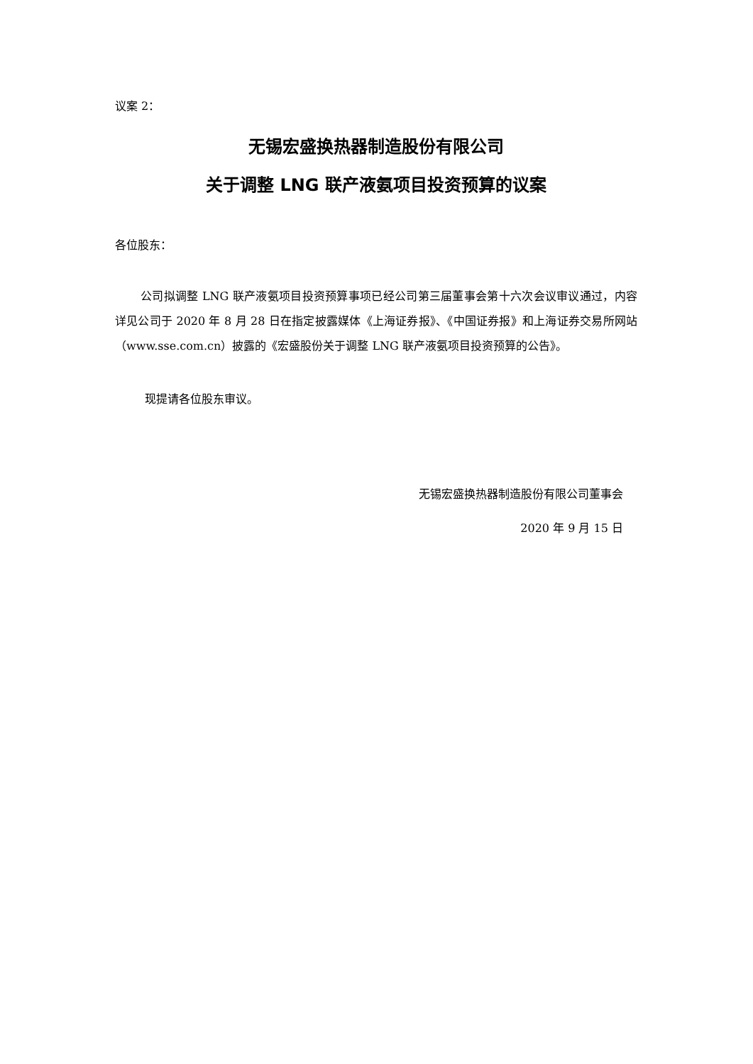议案 2：
无锡宏盛换热器制造股份有限公司
关于调整 LNG 联产液氨项目投资预算的议案
各位股东：
公司拟调整 LNG 联产液氨项目投资预算事项已经公司第三届董事会第十六次会议审议通过，内容详见公司于 2020 年 8 月 28 日在指定披露媒体《上海证券报》、《中国证券报》和上海证券交易所网站（www.sse.com.cn）披露的《宏盛股份关于调整 LNG 联产液氨项目投资预算的公告》。
现提请各位股东审议。
无锡宏盛换热器制造股份有限公司董事会
2020 年 9 月 15 日